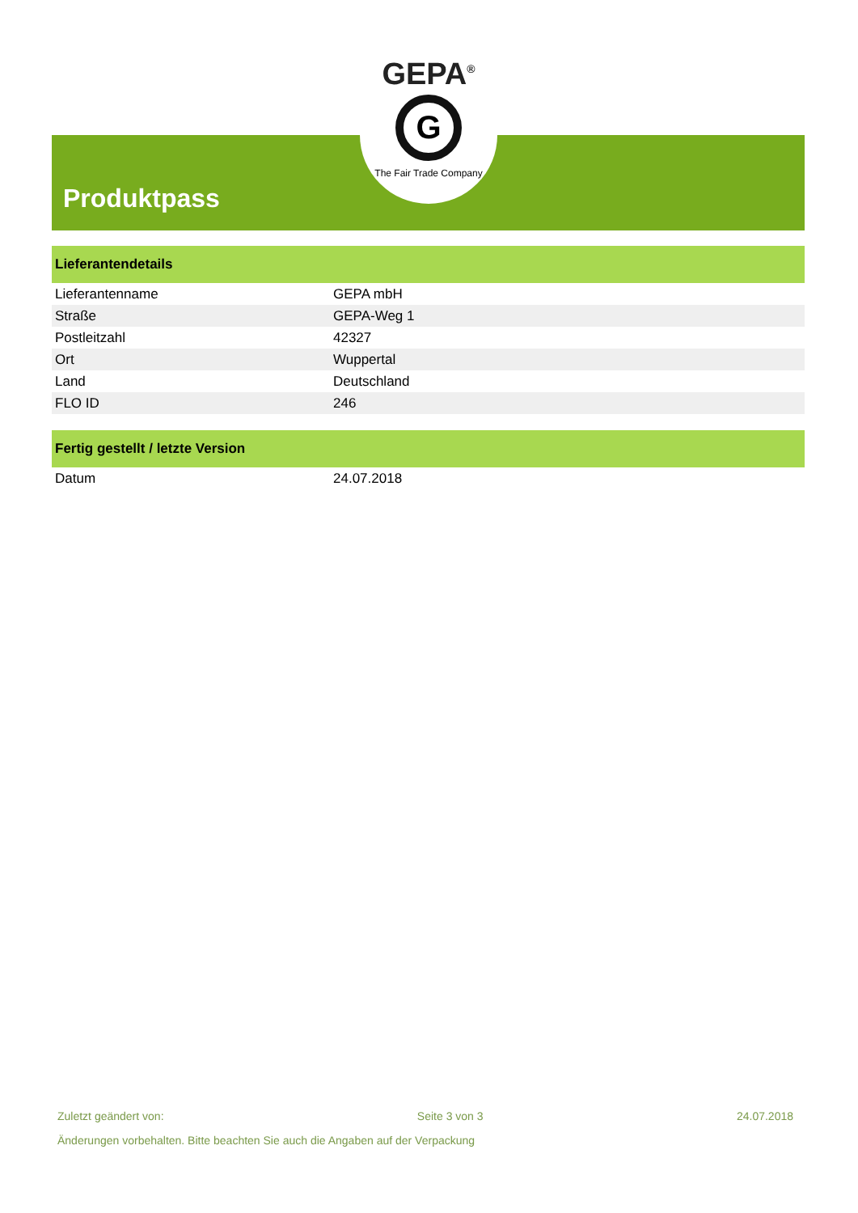Produktpass
GEPA<sup>®</sup>
G
The Fair Trade Company
| Lieferantendetails | |
| --- | --- |
| Lieferantenname | GEPA mbH |
| Straße | GEPA-Weg 1 |
| Postleitzahl | 42327 |
| Ort | Wuppertal |
| Land | Deutschland |
| FLO ID | 246 |
| Fertig gestellt / letzte Version | |
| --- | --- |
| Datum | 24.07.2018 |
Zuletzt geändert von: Seite 3 von 3 24.07.2018
Änderungen vorbehalten. Bitte beachten Sie auch die Angaben auf der Verpackung